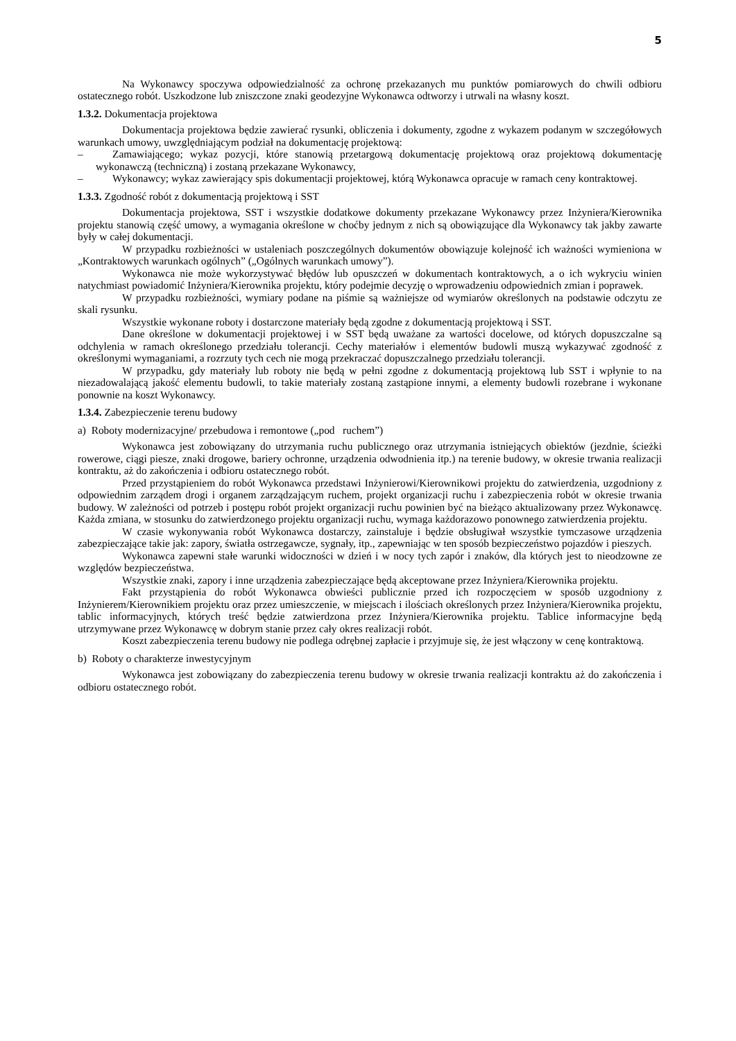5
Na Wykonawcy spoczywa odpowiedzialność za ochronę przekazanych mu punktów pomiarowych do chwili odbioru ostatecznego robót. Uszkodzone lub zniszczone znaki geodezyjne Wykonawca odtworzy i utrwali na własny koszt.
1.3.2. Dokumentacja projektowa
Dokumentacja projektowa będzie zawierać rysunki, obliczenia i dokumenty, zgodne z wykazem podanym w szczegółowych warunkach umowy, uwzględniającym podział na dokumentację projektową:
– Zamawiającego; wykaz pozycji, które stanowią przetargową dokumentację projektową oraz projektową dokumentację wykonawczą (techniczną) i zostaną przekazane Wykonawcy,
– Wykonawcy; wykaz zawierający spis dokumentacji projektowej, którą Wykonawca opracuje w ramach ceny kontraktowej.
1.3.3. Zgodność robót z dokumentacją projektową i SST
Dokumentacja projektowa, SST i wszystkie dodatkowe dokumenty przekazane Wykonawcy przez Inżyniera/Kierownika projektu stanowią część umowy, a wymagania określone w choćby jednym z nich są obowiązujące dla Wykonawcy tak jakby zawarte były w całej dokumentacji.
W przypadku rozbieżności w ustaleniach poszczególnych dokumentów obowiązuje kolejność ich ważności wymieniona w „Kontraktowych warunkach ogólnych” („Ogólnych warunkach umowy”).
Wykonawca nie może wykorzystywać błędów lub opuszczeń w dokumentach kontraktowych, a o ich wykryciu winien natychmiast powiadomić Inżyniera/Kierownika projektu, który podejmie decyzję o wprowadzeniu odpowiednich zmian i poprawek.
W przypadku rozbieżności, wymiary podane na piśmie są ważniejsze od wymiarów określonych na podstawie odczytu ze skali rysunku.
Wszystkie wykonane roboty i dostarczone materiały będą zgodne z dokumentacją projektową i SST.
Dane określone w dokumentacji projektowej i w SST będą uważane za wartości docelowe, od których dopuszczalne są odchylenia w ramach określonego przedziału tolerancji. Cechy materiałów i elementów budowli muszą wykazywać zgodność z określonymi wymaganiami, a rozrzuty tych cech nie mogą przekraczać dopuszczalnego przedziału tolerancji.
W przypadku, gdy materiały lub roboty nie będą w pełni zgodne z dokumentacją projektową lub SST i wpłynie to na niezadowalającą jakość elementu budowli, to takie materiały zostaną zastąpione innymi, a elementy budowli rozebrane i wykonane ponownie na koszt Wykonawcy.
1.3.4. Zabezpieczenie terenu budowy
a) Roboty modernizacyjne/ przebudowa i remontowe („pod ruchem”)
Wykonawca jest zobowiązany do utrzymania ruchu publicznego oraz utrzymania istniejących obiektów (jezdnie, ścieżki rowerowe, ciągi piesze, znaki drogowe, bariery ochronne, urządzenia odwodnienia itp.) na terenie budowy, w okresie trwania realizacji kontraktu, aż do zakończenia i odbioru ostatecznego robót.
Przed przystąpieniem do robót Wykonawca przedstawi Inżynierowi/Kierownikowi projektu do zatwierdzenia, uzgodniony z odpowiednim zarządem drogi i organem zarządzającym ruchem, projekt organizacji ruchu i zabezpieczenia robót w okresie trwania budowy. W zależności od potrzeb i postępu robót projekt organizacji ruchu powinien być na bieżąco aktualizowany przez Wykonawcę. Każda zmiana, w stosunku do zatwierdzonego projektu organizacji ruchu, wymaga każdorazowo ponownego zatwierdzenia projektu.
W czasie wykonywania robót Wykonawca dostarczy, zainstaluje i będzie obsługiwał wszystkie tymczasowe urządzenia zabezpieczające takie jak: zapory, światła ostrzegawcze, sygnały, itp., zapewniając w ten sposób bezpieczeństwo pojazdów i pieszych.
Wykonawca zapewni stałe warunki widoczności w dzień i w nocy tych zapór i znaków, dla których jest to nieodzowne ze względów bezpieczeństwa.
Wszystkie znaki, zapory i inne urządzenia zabezpieczające będą akceptowane przez Inżyniera/Kierownika projektu.
Fakt przystąpienia do robót Wykonawca obwieści publicznie przed ich rozpoczęciem w sposób uzgodniony z Inżynierem/Kierownikiem projektu oraz przez umieszczenie, w miejscach i ilościach określonych przez Inżyniera/Kierownika projektu, tablic informacyjnych, których treść będzie zatwierdzona przez Inżyniera/Kierownika projektu. Tablice informacyjne będą utrzymywane przez Wykonawcę w dobrym stanie przez cały okres realizacji robót.
Koszt zabezpieczenia terenu budowy nie podlega odrębnej zapłacie i przyjmuje się, że jest włączony w cenę kontraktową.
b) Roboty o charakterze inwestycyjnym
Wykonawca jest zobowiązany do zabezpieczenia terenu budowy w okresie trwania realizacji kontraktu aż do zakończenia i odbioru ostatecznego robót.